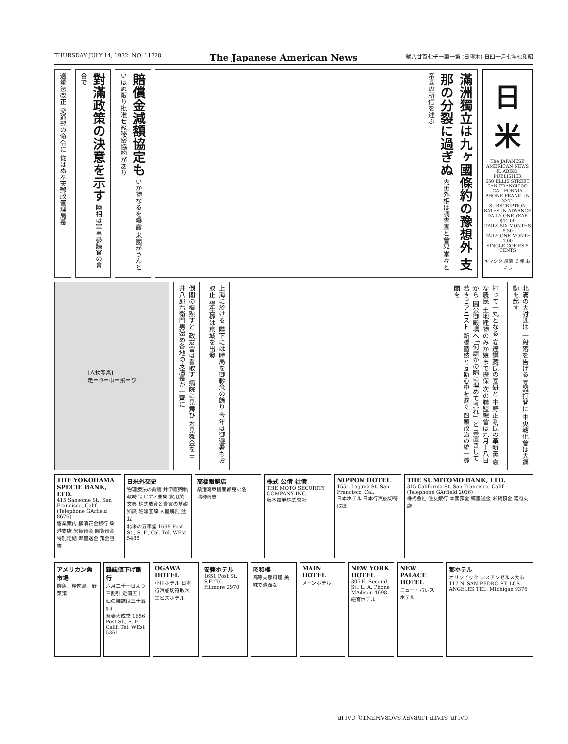THURSDAY JULY 14, 1932. NO. 11728 The Japanese American News 號八廿百七千一萬一第 (日曜木) 日四十月七年七和昭
選擧法改正 交通部の命令に 從はぬ奉天郵政管理局長
對滿政策の決意を示す 陸相は軍事參議官の會合で
賠償金減額協定も いか物なるを曝露 米國がうんといはぬ限り批准せぬ秘密協約があり
滿洲獨立は九ヶ國條約の豫想外 支那の分裂に過ぎぬ 内田外相は調査團と會見 堂々と帝國の所信を述ぶ
日米
The JAPANESE AMERICAN NEWS
K. ABIKO, PUBLISHER
650 ELLIS STREET
SAN FRANCISCO CALIFORNIA
PHONE FRANKLIN 3311
SUBSCRIPTION RATES IN ADVANCE
DAILY ONE YEAR $11.00
DAILY SIX MONTHS 5.50
DAILY ONE MONTH 1.00
SINGLE COPIES 5 CENTS
ヤマシタ 經濟 で 使 おいし
[人物写真]
走＝り＝巾＝飛＝び
倒閣の機熟すと 政友會は看取す 病院に見舞ひ お見舞金を 三井八郎右衛門男始め各地の支店長が一齊に
上海に於ける 陛下には時局を御軫念の餘り 今年は御避暑もお取止 學生機は京城を出發
打って一丸となる 安達謙藏氏の國研と 中野正剛氏の革新黨 哀な農民 土地建物のみか娘まで擔保 次の聯盟總會は九月十八日から 園公御殿場へ 「何處かの隅に埋めて呉れ」と 書置きして若きピアニスト 新橋藝妓と瓦斯心中を遂ぐ 四頭政治の統一機關を
北滿の大討匪は 一段落を告げる 國難打開に 中央教化會は大運動を起す
THE YOKOHAMA SPECIE BANK, LTD.
415 Sansome St., San Francisco, Calif. (Telephone GArfield 8676)
營業案内 横濱正金銀行 桑港支店 米貨預金 圓貨預金 特別定期 郷里送金 預金證書
日米外交史
物理療法の眞髓 井伊直弼執政時代 ピアノ曲集 實用英文典 株式放資と賣買の基礎知識 妊娠圖解 人體解剖 盆栽
北米の五車堂 1698 Post St., S. F., Cal. Tel. WEst 5488
高橋眼鏡店
桑港灣東樓面都兒弟名
瑞穂商會
株式 公債 社債
THE MOTO SECURITY COMPANY INC.
藤本證券株式會社
NIPPON HOTEL
1551 Laguna St. San Francisco, Cal.
日本ホテル 日本行汽船切符取扱
THE SUMITOMO BANK, LTD.
315 California St. San Francisco, Calif. (Telephone GArfield 2016)
株式會社 住友銀行 本國預金 郷里送金 米貨預金 羅府支店
アメリカン魚市場
鮮魚、精肉鳥、野菜類
雜誌値下げ斷行
六月二十一日より 三割引 定價五十仙の雜誌は三十五仙に
吾妻大成堂 1656 Post St., S. F. Calif. Tel. WEst 5361
OGAWA HOTEL
小川ホテル 日本行汽船切符取次 エビスホテル
安藝ホテル
1651 Post St. S.F. Tel. Fillmore 2970
昭和樓
高等支那料理 美味で清潔な
MAIN HOTEL
メーンホテル
NEW YORK HOTEL
305 E. Second St., L. A. Phone MAdison 4698 紐育ホテル
NEW PALACE HOTEL
ニュー・パレス ホテル
都ホテル
オリンピック ロスアンゼルス大市 117 N. SAN PEDRO ST. LOS ANGELES TEL. MIchigan 9376
CALIF. STATE LIBRARY SACRAMENTO, CALIF.